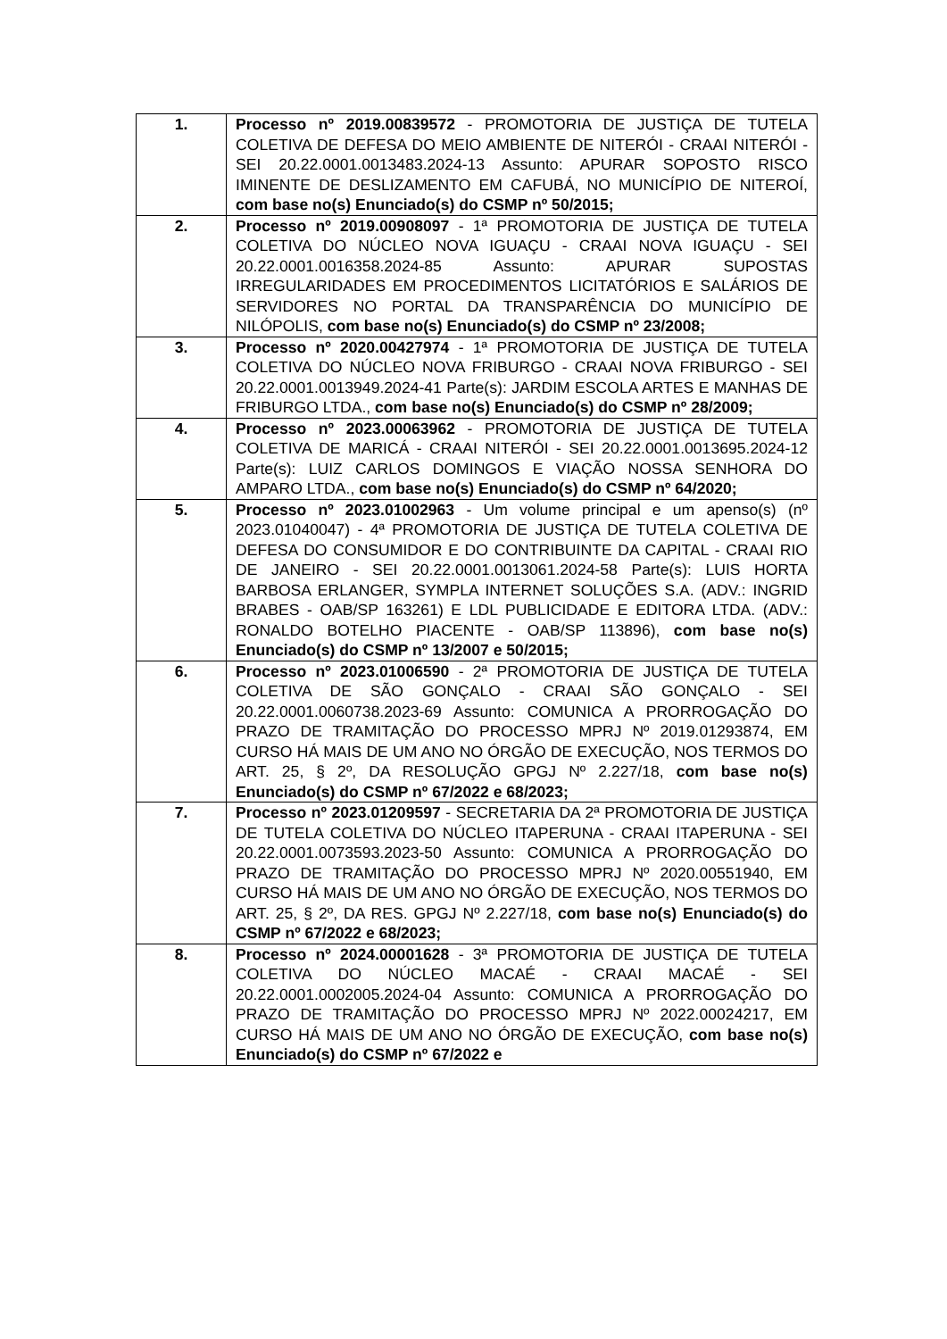| 1. | Processo nº 2019.00839572 - PROMOTORIA DE JUSTIÇA DE TUTELA COLETIVA DE DEFESA DO MEIO AMBIENTE DE NITERÓI - CRAAI NITERÓI - SEI 20.22.0001.0013483.2024-13 Assunto: APURAR SOPOSTO RISCO IMINENTE DE DESLIZAMENTO EM CAFUBÁ, NO MUNICÍPIO DE NITEROÍ, com base no(s) Enunciado(s) do CSMP nº 50/2015; |
| 2. | Processo nº 2019.00908097 - 1ª PROMOTORIA DE JUSTIÇA DE TUTELA COLETIVA DO NÚCLEO NOVA IGUAÇU - CRAAI NOVA IGUAÇU - SEI 20.22.0001.0016358.2024-85 Assunto: APURAR SUPOSTAS IRREGULARIDADES EM PROCEDIMENTOS LICITATÓRIOS E SALÁRIOS DE SERVIDORES NO PORTAL DA TRANSPARÊNCIA DO MUNICÍPIO DE NILÓPOLIS, com base no(s) Enunciado(s) do CSMP nº 23/2008; |
| 3. | Processo nº 2020.00427974 - 1ª PROMOTORIA DE JUSTIÇA DE TUTELA COLETIVA DO NÚCLEO NOVA FRIBURGO - CRAAI NOVA FRIBURGO - SEI 20.22.0001.0013949.2024-41 Parte(s): JARDIM ESCOLA ARTES E MANHAS DE FRIBURGO LTDA., com base no(s) Enunciado(s) do CSMP nº 28/2009; |
| 4. | Processo nº 2023.00063962 - PROMOTORIA DE JUSTIÇA DE TUTELA COLETIVA DE MARICÁ - CRAAI NITERÓI - SEI 20.22.0001.0013695.2024-12 Parte(s): LUIZ CARLOS DOMINGOS E VIAÇÃO NOSSA SENHORA DO AMPARO LTDA., com base no(s) Enunciado(s) do CSMP nº 64/2020; |
| 5. | Processo nº 2023.01002963 - Um volume principal e um apenso(s) (nº 2023.01040047) - 4ª PROMOTORIA DE JUSTIÇA DE TUTELA COLETIVA DE DEFESA DO CONSUMIDOR E DO CONTRIBUINTE DA CAPITAL - CRAAI RIO DE JANEIRO - SEI 20.22.0001.0013061.2024-58 Parte(s): LUIS HORTA BARBOSA ERLANGER, SYMPLA INTERNET SOLUÇÕES S.A. (ADV.: INGRID BRABES - OAB/SP 163261) E LDL PUBLICIDADE E EDITORA LTDA. (ADV.: RONALDO BOTELHO PIACENTE - OAB/SP 113896), com base no(s) Enunciado(s) do CSMP nº 13/2007 e 50/2015; |
| 6. | Processo nº 2023.01006590 - 2ª PROMOTORIA DE JUSTIÇA DE TUTELA COLETIVA DE SÃO GONÇALO - CRAAI SÃO GONÇALO - SEI 20.22.0001.0060738.2023-69 Assunto: COMUNICA A PRORROGAÇÃO DO PRAZO DE TRAMITAÇÃO DO PROCESSO MPRJ Nº 2019.01293874, EM CURSO HÁ MAIS DE UM ANO NO ÓRGÃO DE EXECUÇÃO, NOS TERMOS DO ART. 25, § 2º, DA RESOLUÇÃO GPGJ Nº 2.227/18, com base no(s) Enunciado(s) do CSMP nº 67/2022 e 68/2023; |
| 7. | Processo nº 2023.01209597 - SECRETARIA DA 2ª PROMOTORIA DE JUSTIÇA DE TUTELA COLETIVA DO NÚCLEO ITAPERUNA - CRAAI ITAPERUNA - SEI 20.22.0001.0073593.2023-50 Assunto: COMUNICA A PRORROGAÇÃO DO PRAZO DE TRAMITAÇÃO DO PROCESSO MPRJ Nº 2020.00551940, EM CURSO HÁ MAIS DE UM ANO NO ÓRGÃO DE EXECUÇÃO, NOS TERMOS DO ART. 25, § 2º, DA RES. GPGJ Nº 2.227/18, com base no(s) Enunciado(s) do CSMP nº 67/2022 e 68/2023; |
| 8. | Processo nº 2024.00001628 - 3ª PROMOTORIA DE JUSTIÇA DE TUTELA COLETIVA DO NÚCLEO MACAÉ - CRAAI MACAÉ - SEI 20.22.0001.0002005.2024-04 Assunto: COMUNICA A PRORROGAÇÃO DO PRAZO DE TRAMITAÇÃO DO PROCESSO MPRJ Nº 2022.00024217, EM CURSO HÁ MAIS DE UM ANO NO ÓRGÃO DE EXECUÇÃO, com base no(s) Enunciado(s) do CSMP nº 67/2022 e |